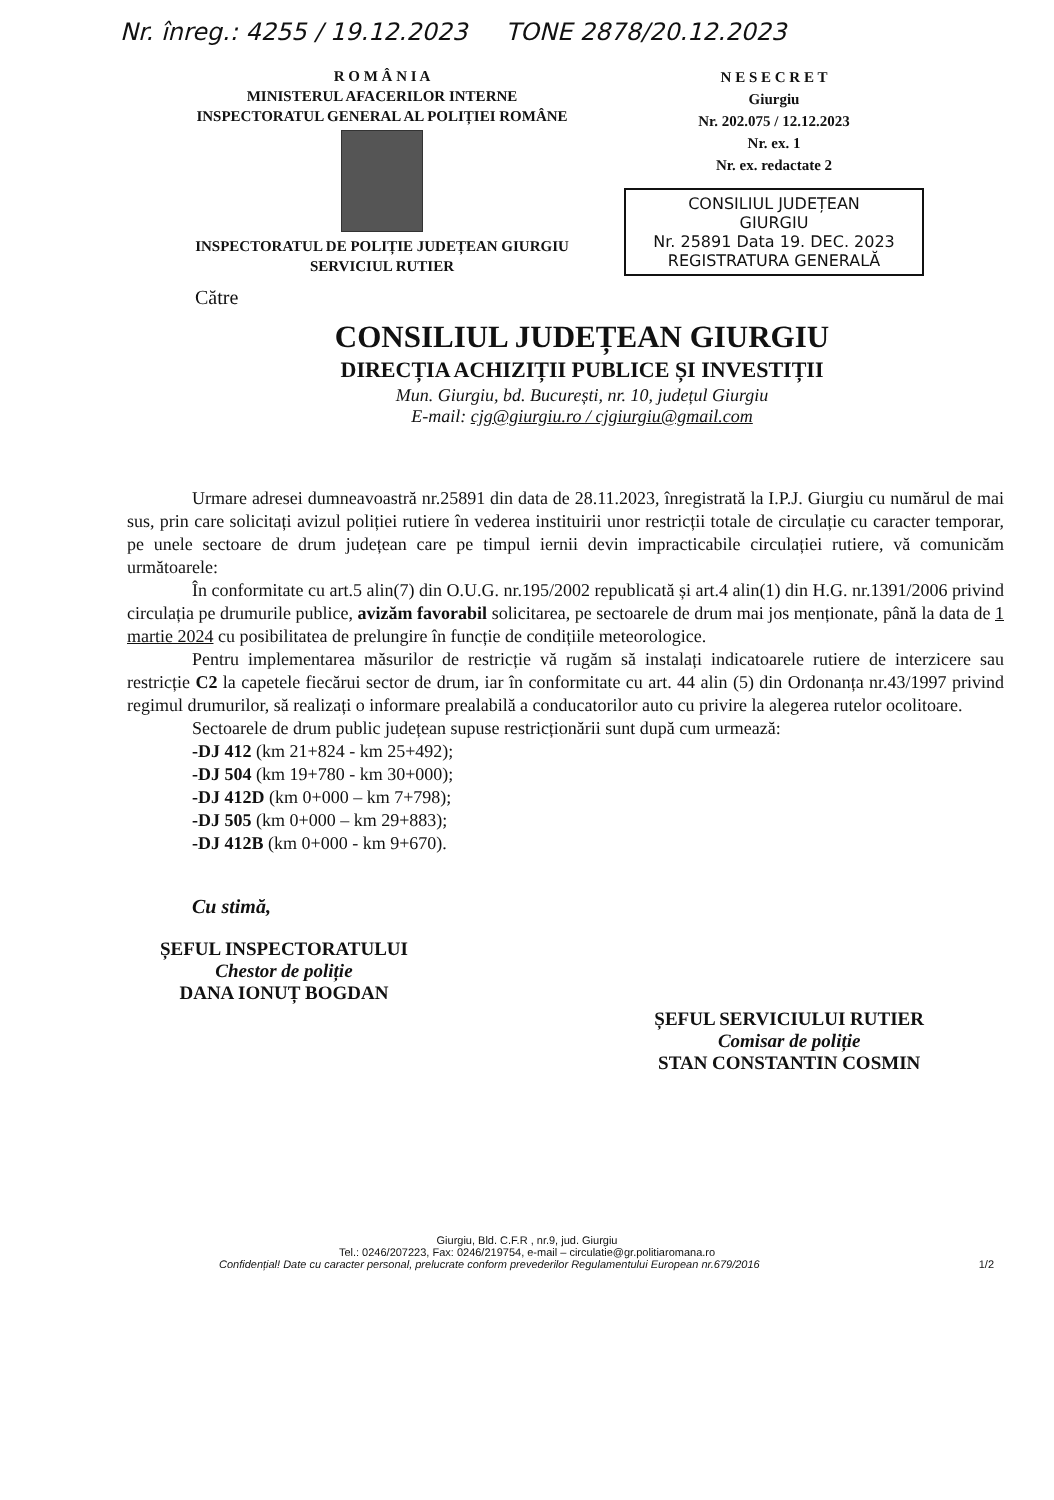Nr. înreg.: 4255 / 19.12.2023 TONE 2878/20.12.2023
R O M Â N I A
MINISTERUL AFACERILOR INTERNE
INSPECTORATUL GENERAL AL POLIȚIEI ROMÂNE
INSPECTORATUL DE POLIȚIE JUDEȚEAN GIURGIU
SERVICIUL RUTIER
N E S E C R E T
Giurgiu
Nr. 202.075 / 12.12.2023
Nr. ex. 1
Nr. ex. redactate 2
CONSILIUL JUDEȚEAN
GIURGIU
Nr. 25891 Data 19. DEC. 2023
REGISTRATURA GENERALĂ
Către
CONSILIUL JUDEȚEAN GIURGIU
DIRECȚIA ACHIZIȚII PUBLICE ȘI INVESTIȚII
Mun. Giurgiu, bd. București, nr. 10, județul Giurgiu
E-mail: cjg@giurgiu.ro / cjgiurgiu@gmail.com
Urmare adresei dumneavoastră nr.25891 din data de 28.11.2023, înregistrată la I.P.J. Giurgiu cu numărul de mai sus, prin care solicitați avizul poliției rutiere în vederea instituirii unor restricții totale de circulație cu caracter temporar, pe unele sectoare de drum județean care pe timpul iernii devin impracticabile circulației rutiere, vă comunicăm următoarele:
În conformitate cu art.5 alin(7) din O.U.G. nr.195/2002 republicată și art.4 alin(1) din H.G. nr.1391/2006 privind circulația pe drumurile publice, avizăm favorabil solicitarea, pe sectoarele de drum mai jos menționate, până la data de 1 martie 2024 cu posibilitatea de prelungire în funcție de condițiile meteorologice.
Pentru implementarea măsurilor de restricție vă rugăm să instalați indicatoarele rutiere de interzicere sau restricție C2 la capetele fiecărui sector de drum, iar în conformitate cu art. 44 alin (5) din Ordonanța nr.43/1997 privind regimul drumurilor, să realizați o informare prealabilă a conducatorilor auto cu privire la alegerea rutelor ocolitoare.
Sectoarele de drum public județean supuse restricționării sunt după cum urmează:
-DJ 412 (km 21+824 - km 25+492);
-DJ 504 (km 19+780 - km 30+000);
-DJ 412D (km 0+000 – km 7+798);
-DJ 505 (km 0+000 – km 29+883);
-DJ 412B (km 0+000 - km 9+670).
Cu stimă,
ȘEFUL INSPECTORATULUI
Chestor de poliție
DANA IONUȚ BOGDAN
ȘEFUL SERVICIULUI RUTIER
Comisar de poliție
STAN CONSTANTIN COSMIN
Giurgiu, Bld. C.F.R , nr.9, jud. Giurgiu
Tel.: 0246/207223, Fax: 0246/219754, e-mail – circulatie@gr.politiaromana.ro
Confidențial! Date cu caracter personal, prelucrate conform prevederilor Regulamentului European nr.679/2016 1/2